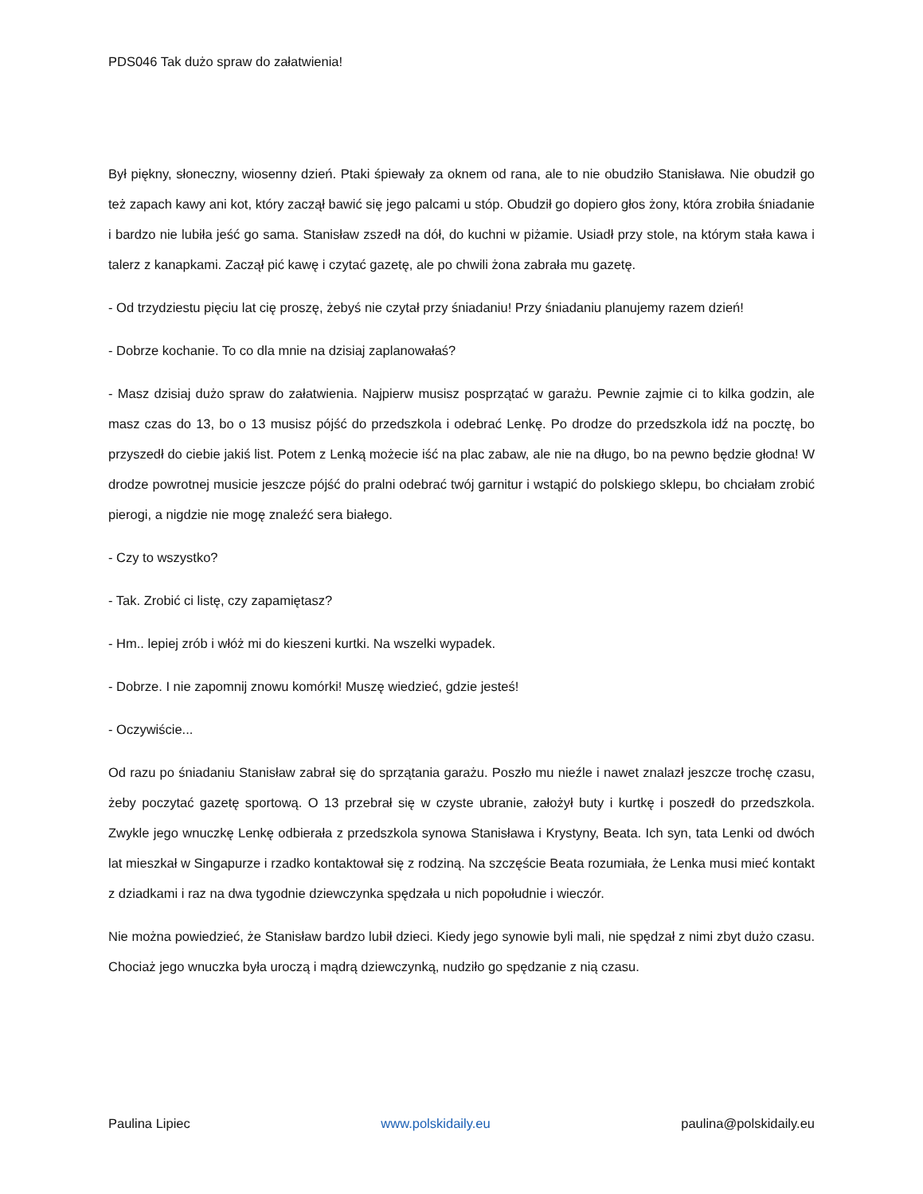PDS046 Tak dużo spraw do załatwienia!
Był piękny, słoneczny, wiosenny dzień. Ptaki śpiewały za oknem od rana, ale to nie obudziło Stanisława. Nie obudził go też zapach kawy ani kot, który zaczął bawić się jego palcami u stóp. Obudził go dopiero głos żony, która zrobiła śniadanie i bardzo nie lubiła jeść go sama. Stanisław zszedł na dół, do kuchni w piżamie. Usiadł przy stole, na którym stała kawa i talerz z kanapkami. Zaczął pić kawę i czytać gazetę, ale po chwili żona zabrała mu gazetę.
- Od trzydziestu pięciu lat cię proszę, żebyś nie czytał przy śniadaniu! Przy śniadaniu planujemy razem dzień!
- Dobrze kochanie. To co dla mnie na dzisiaj zaplanowałaś?
- Masz dzisiaj dużo spraw do załatwienia. Najpierw musisz posprzątać w garażu. Pewnie zajmie ci to kilka godzin, ale masz czas do 13, bo o 13 musisz pójść do przedszkola i odebrać Lenkę. Po drodze do przedszkola idź na pocztę, bo przyszedł do ciebie jakiś list. Potem z Lenką możecie iść na plac zabaw, ale nie na długo, bo na pewno będzie głodna! W drodze powrotnej musicie jeszcze pójść do pralni odebrać twój garnitur i wstąpić do polskiego sklepu, bo chciałam zrobić pierogi, a nigdzie nie mogę znaleźć sera białego.
- Czy to wszystko?
- Tak. Zrobić ci listę, czy zapamiętasz?
- Hm.. lepiej zrób i włóż mi do kieszeni kurtki. Na wszelki wypadek.
- Dobrze. I nie zapomnij znowu komórki! Muszę wiedzieć, gdzie jesteś!
- Oczywiście...
Od razu po śniadaniu Stanisław zabrał się do sprzątania garażu. Poszło mu nieźle i nawet znalazł jeszcze trochę czasu, żeby poczytać gazetę sportową. O 13 przebrał się w czyste ubranie, założył buty i kurtkę i poszedł do przedszkola. Zwykle jego wnuczkę Lenkę odbierała z przedszkola synowa Stanisława i Krystyny, Beata. Ich syn, tata Lenki od dwóch lat mieszkał w Singapurze i rzadko kontaktował się z rodziną. Na szczęście Beata rozumiała, że Lenka musi mieć kontakt z dziadkami i raz na dwa tygodnie dziewczynka spędzała u nich popołudnie i wieczór.
Nie można powiedzieć, że Stanisław bardzo lubił dzieci. Kiedy jego synowie byli mali, nie spędzał z nimi zbyt dużo czasu. Chociaż jego wnuczka była uroczą i mądrą dziewczynką, nudziło go spędzanie z nią czasu.
Paulina Lipiec www.polskidaily.eu paulina@polskidaily.eu